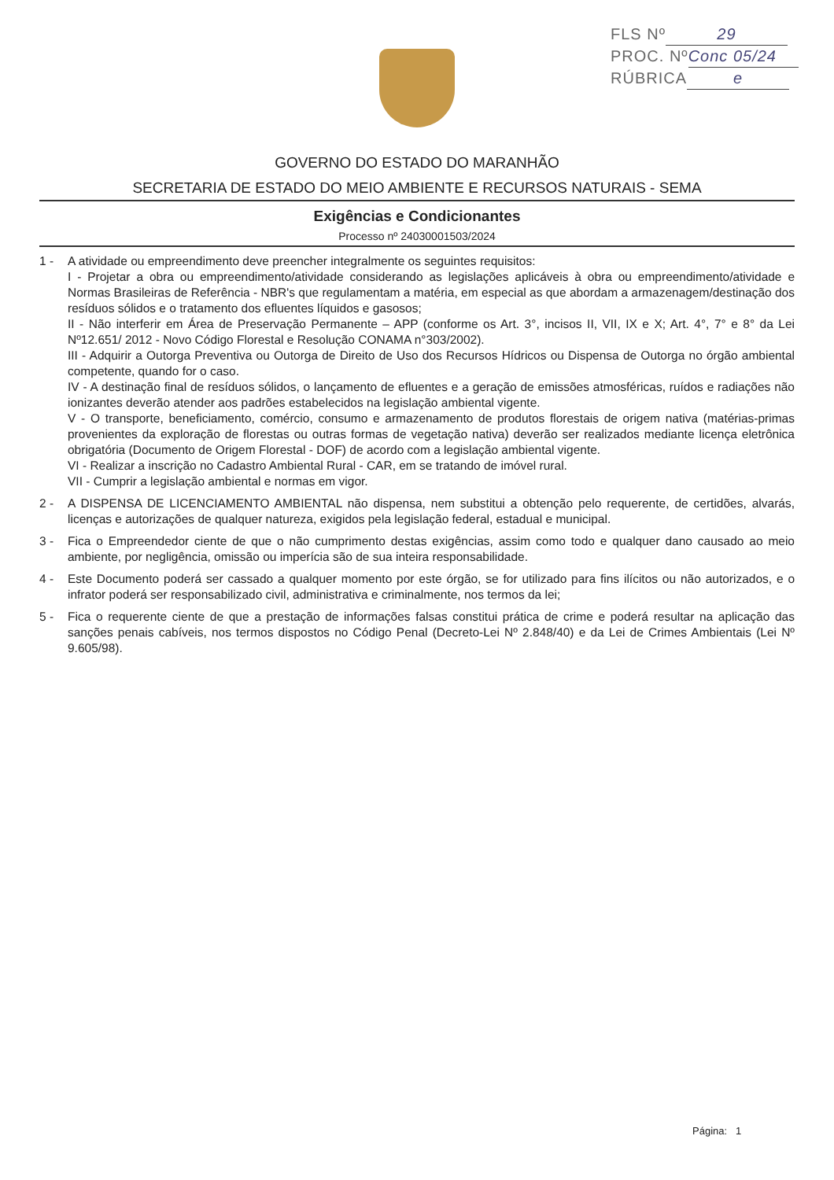FLS Nº 29
PROC. Nº Conc 05/24
RÚBRICA e
GOVERNO DO ESTADO DO MARANHÃO
SECRETARIA DE ESTADO DO MEIO AMBIENTE E RECURSOS NATURAIS - SEMA
Exigências e Condicionantes
Processo nº 24030001503/2024
1 - A atividade ou empreendimento deve preencher integralmente os seguintes requisitos:
I - Projetar a obra ou empreendimento/atividade considerando as legislações aplicáveis à obra ou empreendimento/atividade e Normas Brasileiras de Referência - NBR's que regulamentam a matéria, em especial as que abordam a armazenagem/destinação dos resíduos sólidos e o tratamento dos efluentes líquidos e gasosos;
II - Não interferir em Área de Preservação Permanente – APP (conforme os Art. 3°, incisos II, VII, IX e X; Art. 4°, 7° e 8° da Lei Nº12.651/ 2012 - Novo Código Florestal e Resolução CONAMA n°303/2002).
III - Adquirir a Outorga Preventiva ou Outorga de Direito de Uso dos Recursos Hídricos ou Dispensa de Outorga no órgão ambiental competente, quando for o caso.
IV - A destinação final de resíduos sólidos, o lançamento de efluentes e a geração de emissões atmosféricas, ruídos e radiações não ionizantes deverão atender aos padrões estabelecidos na legislação ambiental vigente.
V - O transporte, beneficiamento, comércio, consumo e armazenamento de produtos florestais de origem nativa (matérias-primas provenientes da exploração de florestas ou outras formas de vegetação nativa) deverão ser realizados mediante licença eletrônica obrigatória (Documento de Origem Florestal - DOF) de acordo com a legislação ambiental vigente.
VI - Realizar a inscrição no Cadastro Ambiental Rural - CAR, em se tratando de imóvel rural.
VII - Cumprir a legislação ambiental e normas em vigor.
2 - A DISPENSA DE LICENCIAMENTO AMBIENTAL não dispensa, nem substitui a obtenção pelo requerente, de certidões, alvarás, licenças e autorizações de qualquer natureza, exigidos pela legislação federal, estadual e municipal.
3 - Fica o Empreendedor ciente de que o não cumprimento destas exigências, assim como todo e qualquer dano causado ao meio ambiente, por negligência, omissão ou imperícia são de sua inteira responsabilidade.
4 - Este Documento poderá ser cassado a qualquer momento por este órgão, se for utilizado para fins ilícitos ou não autorizados, e o infrator poderá ser responsabilizado civil, administrativa e criminalmente, nos termos da lei;
5 - Fica o requerente ciente de que a prestação de informações falsas constitui prática de crime e poderá resultar na aplicação das sanções penais cabíveis, nos termos dispostos no Código Penal (Decreto-Lei Nº 2.848/40) e da Lei de Crimes Ambientais (Lei Nº 9.605/98).
Página: 1